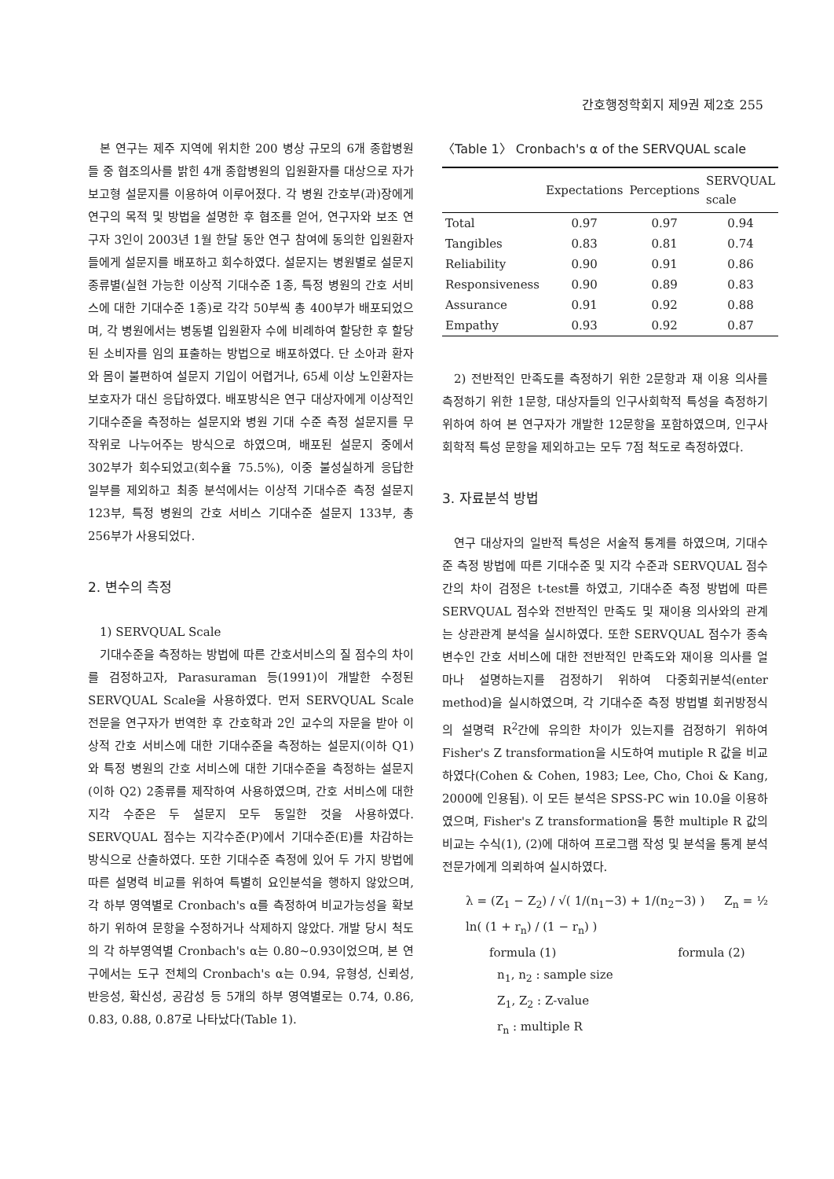간호행정학회지 제9권 제2호 255
본 연구는 제주 지역에 위치한 200 병상 규모의 6개 종합병원들 중 협조의사를 밝힌 4개 종합병원의 입원환자를 대상으로 자가보고형 설문지를 이용하여 이루어졌다. 각 병원 간호부(과)장에게 연구의 목적 및 방법을 설명한 후 협조를 얻어, 연구자와 보조 연구자 3인이 2003년 1월 한달 동안 연구 참여에 동의한 입원환자들에게 설문지를 배포하고 회수하였다. 설문지는 병원별로 설문지 종류별(실현 가능한 이상적 기대수준 1종, 특정 병원의 간호 서비스에 대한 기대수준 1종)로 각각 50부씩 총 400부가 배포되었으며, 각 병원에서는 병동별 입원환자 수에 비례하여 할당한 후 할당된 소비자를 임의 표출하는 방법으로 배포하였다. 단 소아과 환자와 몸이 불편하여 설문지 기입이 어렵거나, 65세 이상 노인환자는 보호자가 대신 응답하였다. 배포방식은 연구 대상자에게 이상적인 기대수준을 측정하는 설문지와 병원 기대 수준 측정 설문지를 무작위로 나누어주는 방식으로 하였으며, 배포된 설문지 중에서 302부가 회수되었고(회수율 75.5%), 이중 불성실하게 응답한 일부를 제외하고 최종 분석에서는 이상적 기대수준 측정 설문지 123부, 특정 병원의 간호 서비스 기대수준 설문지 133부, 총 256부가 사용되었다.
2. 변수의 측정
1) SERVQUAL Scale
기대수준을 측정하는 방법에 따른 간호서비스의 질 점수의 차이를 검정하고자, Parasuraman 등(1991)이 개발한 수정된 SERVQUAL Scale을 사용하였다. 먼저 SERVQUAL Scale 전문을 연구자가 번역한 후 간호학과 2인 교수의 자문을 받아 이상적 간호 서비스에 대한 기대수준을 측정하는 설문지(이하 Q1)와 특정 병원의 간호 서비스에 대한 기대수준을 측정하는 설문지(이하 Q2) 2종류를 제작하여 사용하였으며, 간호 서비스에 대한 지각 수준은 두 설문지 모두 동일한 것을 사용하였다. SERVQUAL 점수는 지각수준(P)에서 기대수준(E)를 차감하는 방식으로 산출하였다. 또한 기대수준 측정에 있어 두 가지 방법에 따른 설명력 비교를 위하여 특별히 요인분석을 행하지 않았으며, 각 하부 영역별로 Cronbach's α를 측정하여 비교가능성을 확보하기 위하여 문항을 수정하거나 삭제하지 않았다. 개발 당시 척도의 각 하부영역별 Cronbach's α는 0.80~0.93이었으며, 본 연구에서는 도구 전체의 Cronbach's α는 0.94, 유형성, 신뢰성, 반응성, 확신성, 공감성 등 5개의 하부 영역별로는 0.74, 0.86, 0.83, 0.88, 0.87로 나타났다(Table 1).
〈Table 1〉 Cronbach's α of the SERVQUAL scale
| | Expectations | Perceptions | SERVQUAL scale |
| --- | --- | --- | --- |
| Total | 0.97 | 0.97 | 0.94 |
| Tangibles | 0.83 | 0.81 | 0.74 |
| Reliability | 0.90 | 0.91 | 0.86 |
| Responsiveness | 0.90 | 0.89 | 0.83 |
| Assurance | 0.91 | 0.92 | 0.88 |
| Empathy | 0.93 | 0.92 | 0.87 |
2) 전반적인 만족도를 측정하기 위한 2문항과 재 이용 의사를 측정하기 위한 1문항, 대상자들의 인구사회학적 특성을 측정하기 위하여 하여 본 연구자가 개발한 12문항을 포함하였으며, 인구사회학적 특성 문항을 제외하고는 모두 7점 척도로 측정하였다.
3. 자료분석 방법
연구 대상자의 일반적 특성은 서술적 통계를 하였으며, 기대수준 측정 방법에 따른 기대수준 및 지각 수준과 SERVQUAL 점수 간의 차이 검정은 t-test를 하였고, 기대수준 측정 방법에 따른 SERVQUAL 점수와 전반적인 만족도 및 재이용 의사와의 관계는 상관관계 분석을 실시하였다. 또한 SERVQUAL 점수가 종속변수인 간호 서비스에 대한 전반적인 만족도와 재이용 의사를 얼마나 설명하는지를 검정하기 위하여 다중회귀분석(enter method)을 실시하였으며, 각 기대수준 측정 방법별 회귀방정식의 설명력 R<sup>2</sup>간에 유의한 차이가 있는지를 검정하기 위하여 Fisher's Z transformation을 시도하여 mutiple R 값을 비교하였다(Cohen & Cohen, 1983; Lee, Cho, Choi & Kang, 2000에 인용됨). 이 모든 분석은 SPSS-PC win 10.0을 이용하였으며, Fisher's Z transformation을 통한 multiple R 값의 비교는 수식(1), (2)에 대하여 프로그램 작성 및 분석을 통계 분석 전문가에게 의뢰하여 실시하였다.
λ = (Z<sub>1</sub> − Z<sub>2</sub>) / √( 1/(n<sub>1</sub>−3) + 1/(n<sub>2</sub>−3) ) Z<sub>n</sub> = ½ ln( (1 + r<sub>n</sub>) / (1 − r<sub>n</sub>) )
formula (1) formula (2)
n<sub>1</sub>, n<sub>2</sub> : sample size
Z<sub>1</sub>, Z<sub>2</sub> : Z-value
r<sub>n</sub> : multiple R